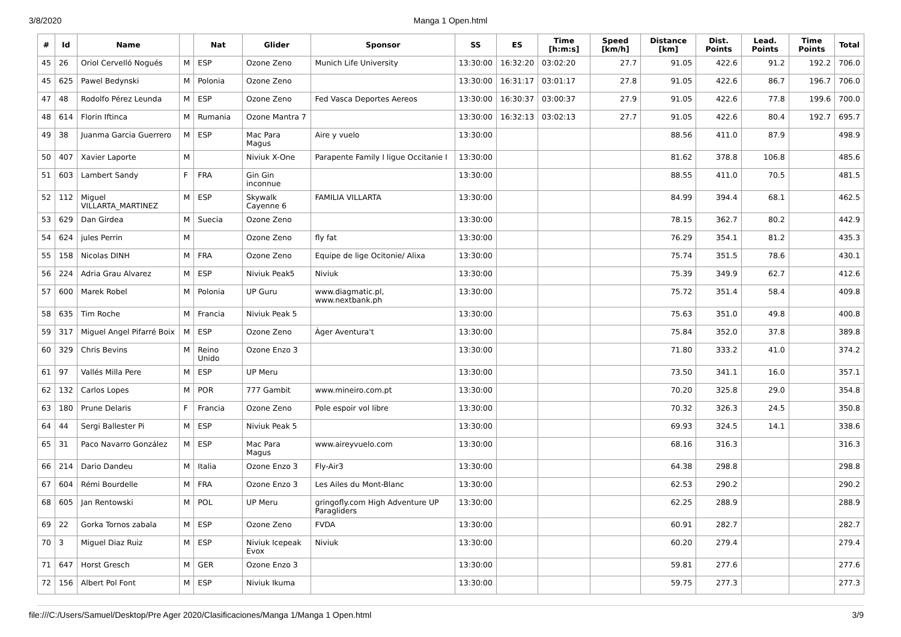3/8/2020
Manga 1 Open.html
| # | Id | Name | | Nat | Glider | Sponsor | SS | ES | Time [h:m:s] | Speed [km/h] | Distance [km] | Dist. Points | Lead. Points | Time Points | Total |
| --- | --- | --- | --- | --- | --- | --- | --- | --- | --- | --- | --- | --- | --- | --- | --- |
| 45 | 26 | Oriol Cervelló Nogués | M | ESP | Ozone Zeno | Munich Life University | 13:30:00 | 16:32:20 | 03:02:20 | 27.7 | 91.05 | 422.6 | 91.2 | 192.2 | 706.0 |
| 45 | 625 | Pawel Bedynski | M | Polonia | Ozone Zeno | | 13:30:00 | 16:31:17 | 03:01:17 | 27.8 | 91.05 | 422.6 | 86.7 | 196.7 | 706.0 |
| 47 | 48 | Rodolfo Pérez Leunda | M | ESP | Ozone Zeno | Fed Vasca Deportes Aereos | 13:30:00 | 16:30:37 | 03:00:37 | 27.9 | 91.05 | 422.6 | 77.8 | 199.6 | 700.0 |
| 48 | 614 | Florin Iftinca | M | Rumania | Ozone Mantra 7 | | 13:30:00 | 16:32:13 | 03:02:13 | 27.7 | 91.05 | 422.6 | 80.4 | 192.7 | 695.7 |
| 49 | 38 | Juanma Garcia Guerrero | M | ESP | Mac Para Magus | Aire y vuelo | 13:30:00 | | | | 88.56 | 411.0 | 87.9 | | 498.9 |
| 50 | 407 | Xavier Laporte | M | | Niviuk X-One | Parapente Family I ligue Occitanie I | 13:30:00 | | | | 81.62 | 378.8 | 106.8 | | 485.6 |
| 51 | 603 | Lambert Sandy | F | FRA | Gin Gin inconnue | | 13:30:00 | | | | 88.55 | 411.0 | 70.5 | | 481.5 |
| 52 | 112 | Miguel VILLARTA_MARTINEZ | M | ESP | Skywalk Cayenne 6 | FAMILIA VILLARTA | 13:30:00 | | | | 84.99 | 394.4 | 68.1 | | 462.5 |
| 53 | 629 | Dan Girdea | M | Suecia | Ozone Zeno | | 13:30:00 | | | | 78.15 | 362.7 | 80.2 | | 442.9 |
| 54 | 624 | jules Perrin | M | | Ozone Zeno | fly fat | 13:30:00 | | | | 76.29 | 354.1 | 81.2 | | 435.3 |
| 55 | 158 | Nicolas DINH | M | FRA | Ozone Zeno | Equipe de lige Ocitonie/ Alixa | 13:30:00 | | | | 75.74 | 351.5 | 78.6 | | 430.1 |
| 56 | 224 | Adria Grau Alvarez | M | ESP | Niviuk Peak5 | Niviuk | 13:30:00 | | | | 75.39 | 349.9 | 62.7 | | 412.6 |
| 57 | 600 | Marek Robel | M | Polonia | UP Guru | www.diagmatic.pl, www.nextbank.ph | 13:30:00 | | | | 75.72 | 351.4 | 58.4 | | 409.8 |
| 58 | 635 | Tim Roche | M | Francia | Niviuk Peak 5 | | 13:30:00 | | | | 75.63 | 351.0 | 49.8 | | 400.8 |
| 59 | 317 | Miguel Angel Pifarré Boix | M | ESP | Ozone Zeno | Àger Aventura't | 13:30:00 | | | | 75.84 | 352.0 | 37.8 | | 389.8 |
| 60 | 329 | Chris Bevins | M | Reino Unido | Ozone Enzo 3 | | 13:30:00 | | | | 71.80 | 333.2 | 41.0 | | 374.2 |
| 61 | 97 | Vallés Milla Pere | M | ESP | UP Meru | | 13:30:00 | | | | 73.50 | 341.1 | 16.0 | | 357.1 |
| 62 | 132 | Carlos Lopes | M | POR | 777 Gambit | www.mineiro.com.pt | 13:30:00 | | | | 70.20 | 325.8 | 29.0 | | 354.8 |
| 63 | 180 | Prune Delaris | F | Francia | Ozone Zeno | Pole espoir vol libre | 13:30:00 | | | | 70.32 | 326.3 | 24.5 | | 350.8 |
| 64 | 44 | Sergi Ballester Pi | M | ESP | Niviuk Peak 5 | | 13:30:00 | | | | 69.93 | 324.5 | 14.1 | | 338.6 |
| 65 | 31 | Paco Navarro González | M | ESP | Mac Para Magus | www.aireyvuelo.com | 13:30:00 | | | | 68.16 | 316.3 | | | 316.3 |
| 66 | 214 | Dario Dandeu | M | Italia | Ozone Enzo 3 | Fly-Air3 | 13:30:00 | | | | 64.38 | 298.8 | | | 298.8 |
| 67 | 604 | Rémi Bourdelle | M | FRA | Ozone Enzo 3 | Les Ailes du Mont-Blanc | 13:30:00 | | | | 62.53 | 290.2 | | | 290.2 |
| 68 | 605 | Jan Rentowski | M | POL | UP Meru | gringofly.com High Adventure UP Paragliders | 13:30:00 | | | | 62.25 | 288.9 | | | 288.9 |
| 69 | 22 | Gorka Tornos zabala | M | ESP | Ozone Zeno | FVDA | 13:30:00 | | | | 60.91 | 282.7 | | | 282.7 |
| 70 | 3 | Miguel Diaz Ruiz | M | ESP | Niviuk Icepeak Evox | Niviuk | 13:30:00 | | | | 60.20 | 279.4 | | | 279.4 |
| 71 | 647 | Horst Gresch | M | GER | Ozone Enzo 3 | | 13:30:00 | | | | 59.81 | 277.6 | | | 277.6 |
| 72 | 156 | Albert Pol Font | M | ESP | Niviuk Ikuma | | 13:30:00 | | | | 59.75 | 277.3 | | | 277.3 |
file:///C:/Users/Samuel/Desktop/Pre Ager 2020/Clasificaciones/Manga 1/Manga 1 Open.html 3/9